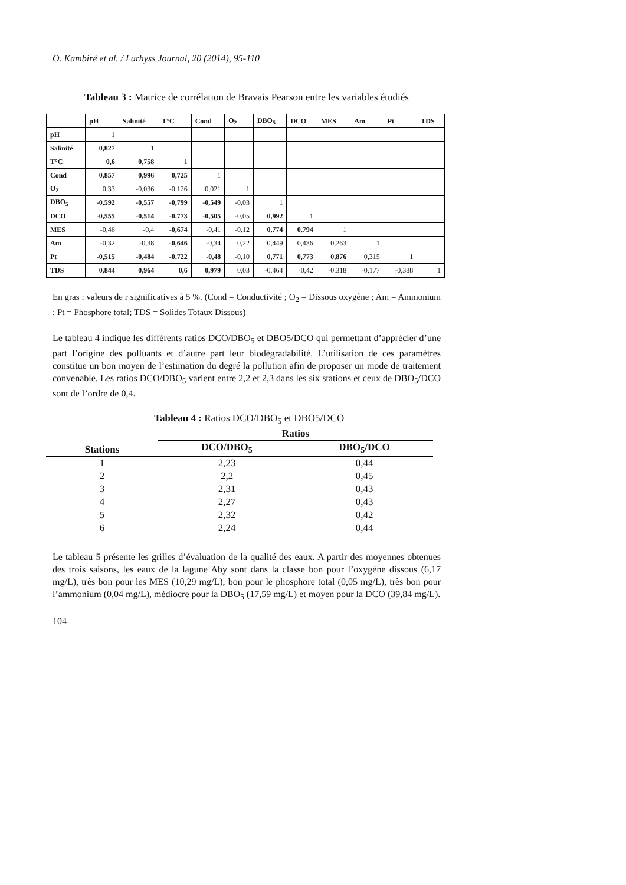O. Kambiré et al. / Larhyss Journal, 20 (2014), 95-110
Tableau 3 : Matrice de corrélation de Bravais Pearson entre les variables étudiés
| | pH | Salinité | T°C | Cond | O<sub>2</sub> | DBO<sub>5</sub> | DCO | MES | Am | Pt | TDS |
| --- | --- | --- | --- | --- | --- | --- | --- | --- | --- | --- | --- |
| pH | 1 | | | | | | | | | | |
| Salinité | 0,827 | 1 | | | | | | | | | |
| T°C | 0,6 | 0,758 | 1 | | | | | | | | |
| Cond | 0,857 | 0,996 | 0,725 | 1 | | | | | | | |
| O<sub>2</sub> | 0,33 | -0,036 | -0,126 | 0,021 | 1 | | | | | | |
| DBO<sub>5</sub> | -0,592 | -0,557 | -0,799 | -0,549 | -0,03 | 1 | | | | | |
| DCO | -0,555 | -0,514 | -0,773 | -0,505 | -0,05 | 0,992 | 1 | | | | |
| MES | -0,46 | -0,4 | -0,674 | -0,41 | -0,12 | 0,774 | 0,794 | 1 | | | |
| Am | -0,32 | -0,38 | -0,646 | -0,34 | 0,22 | 0,449 | 0,436 | 0,263 | 1 | | |
| Pt | -0,515 | -0,484 | -0,722 | -0,48 | -0,10 | 0,771 | 0,773 | 0,876 | 0,315 | 1 | |
| TDS | 0,844 | 0,964 | 0,6 | 0,979 | 0,03 | -0,464 | -0,42 | -0,318 | -0,177 | -0,388 | 1 |
En gras : valeurs de r significatives à 5 %. (Cond = Conductivité ; O<sub>2</sub> = Dissous oxygène ; Am = Ammonium ; Pt = Phosphore total; TDS = Solides Totaux Dissous)
Le tableau 4 indique les différents ratios DCO/DBO<sub>5</sub> et DBO5/DCO qui permettant d’apprécier d’une part l’origine des polluants et d’autre part leur biodégradabilité. L’utilisation de ces paramètres constitue un bon moyen de l’estimation du degré la pollution afin de proposer un mode de traitement convenable. Les ratios DCO/DBO<sub>5</sub> varient entre 2,2 et 2,3 dans les six stations et ceux de DBO<sub>5</sub>/DCO sont de l’ordre de 0,4.
Tableau 4 : Ratios DCO/DBO<sub>5</sub> et DBO5/DCO
| Stations | Ratios | |
| --- | --- | --- |
| | DCO/DBO<sub>5</sub> | DBO<sub>5</sub>/DCO |
| 1 | 2,23 | 0,44 |
| 2 | 2,2 | 0,45 |
| 3 | 2,31 | 0,43 |
| 4 | 2,27 | 0,43 |
| 5 | 2,32 | 0,42 |
| 6 | 2,24 | 0,44 |
Le tableau 5 présente les grilles d’évaluation de la qualité des eaux. A partir des moyennes obtenues des trois saisons, les eaux de la lagune Aby sont dans la classe bon pour l’oxygène dissous (6,17 mg/L), très bon pour les MES (10,29 mg/L), bon pour le phosphore total (0,05 mg/L), très bon pour l’ammonium (0,04 mg/L), médiocre pour la DBO<sub>5</sub> (17,59 mg/L) et moyen pour la DCO (39,84 mg/L).
104